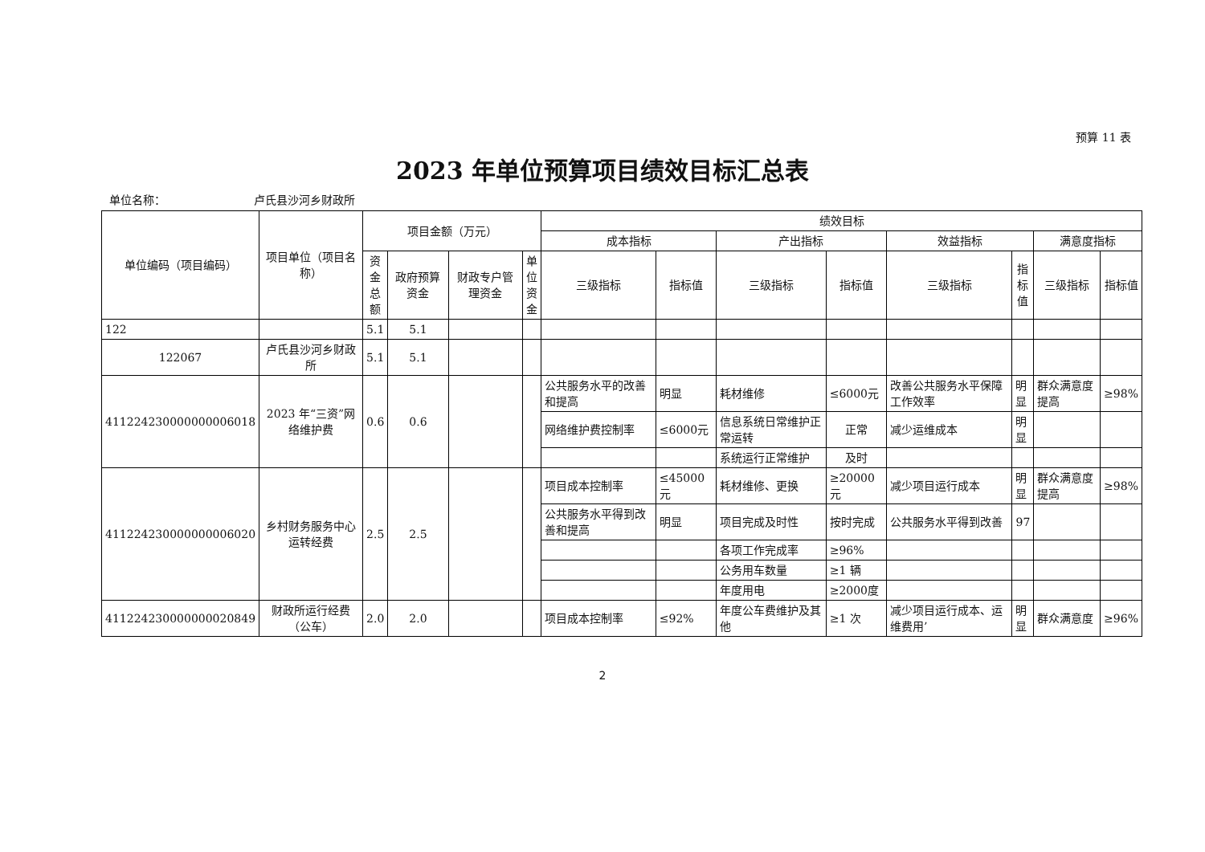预算 11 表
2023 年单位预算项目绩效目标汇总表
单位名称： 卢氏县沙河乡财政所
| 单位编码（项目编码） | 项目单位（项目名称） | 项目金额（万元） | | | | 绩效目标 | | | | | | | |
| --- | --- | --- | --- | --- | --- | --- | --- | --- | --- | --- | --- | --- | --- |
| | | | | | | 成本指标 | | 产出指标 | | 效益指标 | | 满意度指标 | |
| | | 资金总额 | 政府预算资金 | 财政专户管理资金 | 单位资金 | 三级指标 | 指标值 | 三级指标 | 指标值 | 三级指标 | 指标值 | 三级指标 | 指标值 |
| 122 | | 5.1 | 5.1 | | | | | | | | | | |
| 122067 | 卢氏县沙河乡财政所 | 5.1 | 5.1 | | | | | | | | | | |
| 411224230000000006018 | 2023 年“三资”网络维护费 | 0.6 | 0.6 | | | 公共服务水平的改善和提高 | 明显 | 耗材维修 | ≤6000元 | 改善公共服务水平保障工作效率 | 明显 | 群众满意度提高 | ≥98% |
| | | | | | | 网络维护费控制率 | ≤6000元 | 信息系统日常维护正常运转 | 正常 | 减少运维成本 | 明显 | | |
| | | | | | | | | 系统运行正常维护 | 及时 | | | | |
| 411224230000000006020 | 乡村财务服务中心运转经费 | 2.5 | 2.5 | | | 项目成本控制率 | ≤45000元 | 耗材维修、更换 | ≥20000元 | 减少项目运行成本 | 明显 | 群众满意度提高 | ≥98% |
| | | | | | | 公共服务水平得到改善和提高 | 明显 | 项目完成及时性 | 按时完成 | 公共服务水平得到改善 | 97 | | |
| | | | | | | | | 各项工作完成率 | ≥96% | | | | |
| | | | | | | | | 公务用车数量 | ≥1 辆 | | | | |
| | | | | | | | | 年度用电 | ≥2000度 | | | | |
| 411224230000000020849 | 财政所运行经费（公车） | 2.0 | 2.0 | | | 项目成本控制率 | ≤92% | 年度公车费维护及其他 | ≥1 次 | 减少项目运行成本、运维费用’ | 明显 | 群众满意度 | ≥96% |
2